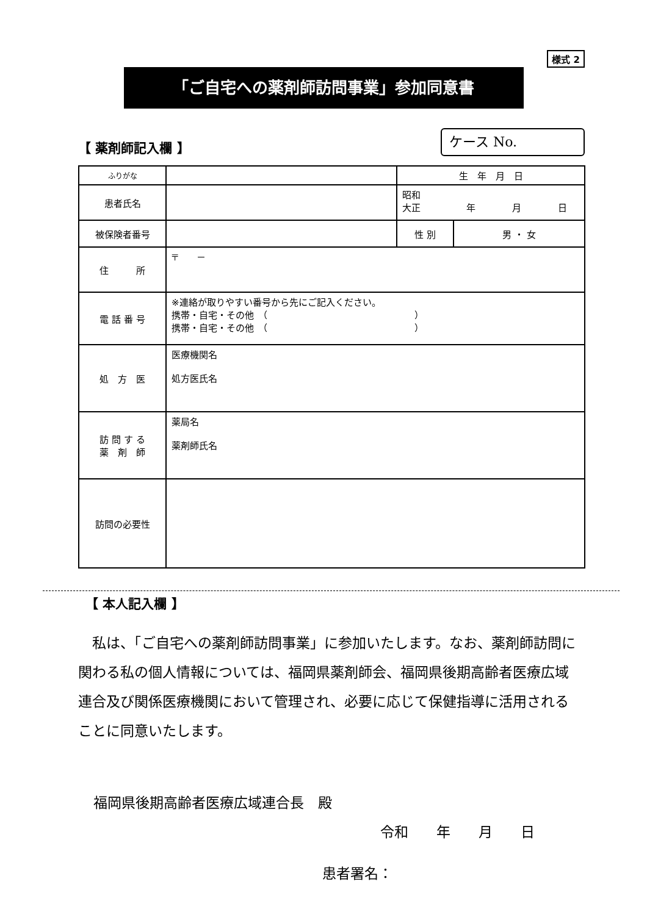様式 2
「ご自宅への薬剤師訪問事業」参加同意書
【 薬剤師記入欄 】
ケース No.
| ふりがな | | 生 年 月 日 | |
| 患者氏名 | | 昭和 大正 年 月 日 | |
| 被保険者番号 | | 性 別 | 男 ・ 女 |
| 住 所 | 〒 － | | |
| 電 話 番 号 | ※連絡が取りやすい番号から先にご記入ください。 携帯・自宅・その他 （ ） 携帯・自宅・その他 （ ） | | |
| 処 方 医 | 医療機関名 処方医氏名 | | |
| 訪 問 す る 薬 剤 師 | 薬局名 薬剤師氏名 | | |
| 訪問の必要性 | | | |
【 本人記入欄 】
私は、「ご自宅への薬剤師訪問事業」に参加いたします。なお、薬剤師訪問に関わる私の個人情報については、福岡県薬剤師会、福岡県後期高齢者医療広域連合及び関係医療機関において管理され、必要に応じて保健指導に活用されることに同意いたします。
福岡県後期高齢者医療広域連合長　殿
令和　　年　　月　　日
患者署名：